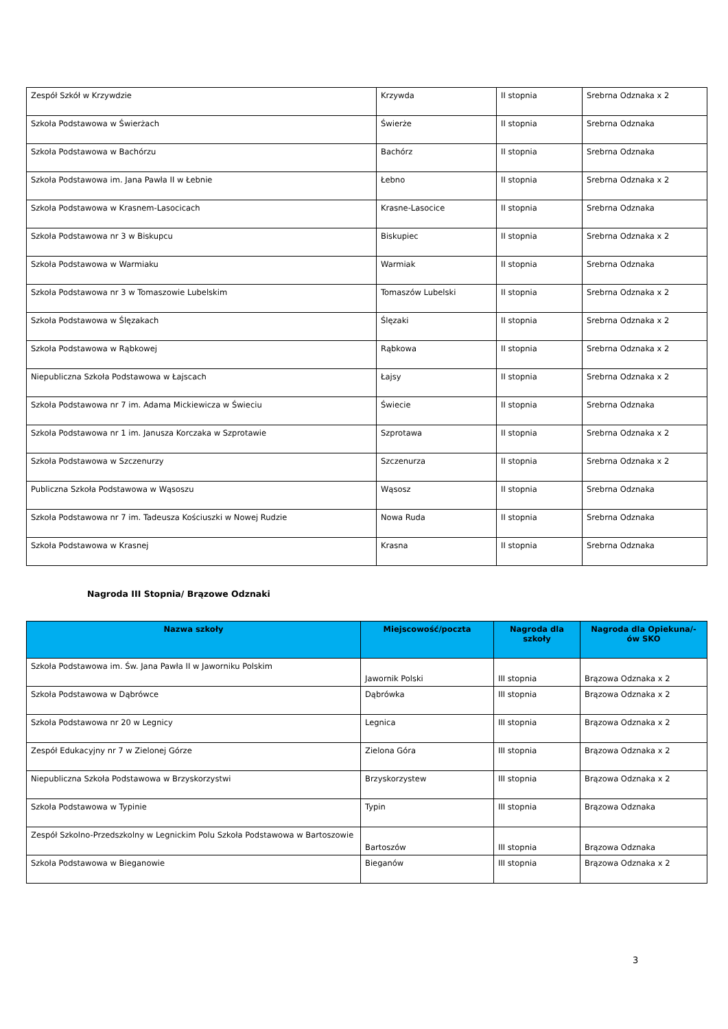| Zespół Szkół w Krzywdzie | Krzywda | II stopnia | Srebrna Odznaka x 2 |
| Szkoła Podstawowa w Świerżach | Świerże | II stopnia | Srebrna Odznaka |
| Szkoła Podstawowa w Bachórzu | Bachórz | II stopnia | Srebrna Odznaka |
| Szkoła Podstawowa im. Jana Pawła II w Łebnie | Łebno | II stopnia | Srebrna Odznaka x 2 |
| Szkoła Podstawowa w Krasnem-Lasocicach | Krasne-Lasocice | II stopnia | Srebrna Odznaka |
| Szkoła Podstawowa nr 3 w Biskupcu | Biskupiec | II stopnia | Srebrna Odznaka x 2 |
| Szkoła Podstawowa w Warmiaku | Warmiak | II stopnia | Srebrna Odznaka |
| Szkoła Podstawowa nr 3 w Tomaszowie Lubelskim | Tomaszów Lubelski | II stopnia | Srebrna Odznaka x 2 |
| Szkoła Podstawowa w Ślęzakach | Ślęzaki | II stopnia | Srebrna Odznaka x 2 |
| Szkoła Podstawowa w Rąbkowej | Rąbkowa | II stopnia | Srebrna Odznaka x 2 |
| Niepubliczna Szkoła Podstawowa w Łajscach | Łajsy | II stopnia | Srebrna Odznaka x 2 |
| Szkoła Podstawowa nr 7 im. Adama Mickiewicza w Świeciu | Świecie | II stopnia | Srebrna Odznaka |
| Szkoła Podstawowa nr 1 im. Janusza Korczaka w Szprotawie | Szprotawa | II stopnia | Srebrna Odznaka x 2 |
| Szkoła Podstawowa w Szczenurzy | Szczenurza | II stopnia | Srebrna Odznaka x 2 |
| Publiczna Szkoła Podstawowa w Wąsoszu | Wąsosz | II stopnia | Srebrna Odznaka |
| Szkoła Podstawowa nr 7 im. Tadeusza Kościuszki w Nowej Rudzie | Nowa Ruda | II stopnia | Srebrna Odznaka |
| Szkoła Podstawowa w Krasnej | Krasna | II stopnia | Srebrna Odznaka |
Nagroda III Stopnia/ Brązowe Odznaki
| Nazwa szkoły | Miejscowość/poczta | Nagroda dla szkoły | Nagroda dla Opiekuna/-ów SKO |
| --- | --- | --- | --- |
| Szkoła Podstawowa im. Św. Jana Pawła II w Jaworniku Polskim | Jawornik Polski | III stopnia | Brązowa Odznaka x 2 |
| Szkoła Podstawowa w Dąbrówce | Dąbrówka | III stopnia | Brązowa Odznaka x 2 |
| Szkoła Podstawowa nr 20 w Legnicy | Legnica | III stopnia | Brązowa Odznaka x 2 |
| Zespół Edukacyjny nr 7 w Zielonej Górze | Zielona Góra | III stopnia | Brązowa Odznaka x 2 |
| Niepubliczna Szkoła Podstawowa w Brzyskorzystwi | Brzyskorzystew | III stopnia | Brązowa Odznaka x 2 |
| Szkoła Podstawowa w Typinie | Typin | III stopnia | Brązowa Odznaka |
| Zespół Szkolno-Przedszkolny w Legnickim Polu Szkoła Podstawowa w Bartoszowie | Bartoszów | III stopnia | Brązowa Odznaka |
| Szkoła Podstawowa w Bieganowie | Bieganów | III stopnia | Brązowa Odznaka x 2 |
3